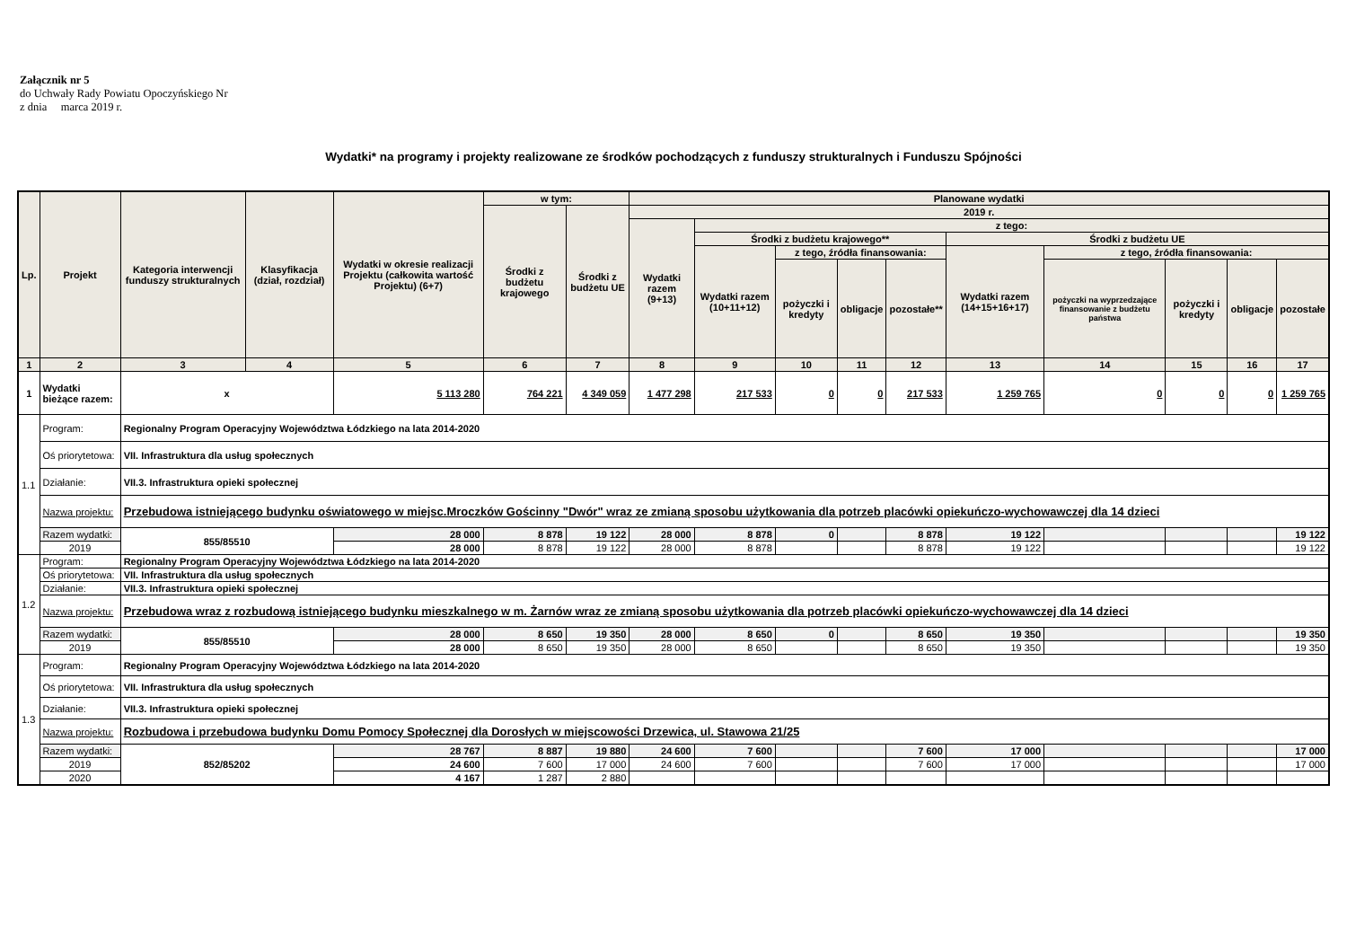Załącznik nr 5
do Uchwały Rady Powiatu Opoczyńskiego Nr
z dnia marca 2019 r.
Wydatki* na programy i projekty realizowane ze środków pochodzących z funduszy strukturalnych i Funduszu Spójności
| Lp. | Projekt | Kategoria interwencji funduszy strukturalnych | Klasyfikacja (dział, rozdział) | Wydatki w okresie realizacji Projektu (całkowita wartość Projektu) (6+7) | w tym: | | Planowane wydatki | | | | | | | | | |
| --- | --- | --- | --- | --- | --- | --- | --- | --- | --- | --- | --- | --- | --- | --- | --- | --- |
| | | | | | Środki z budżetu krajowego | Środki z budżetu UE | 2019 r. | | | | | | | | | |
| | | | | | | | Wydatki razem (9+13) | z tego: | | | | | | | | |
| | | | | | | | | Środki z budżetu krajowego** | | | | Środki z budżetu UE | | | | |
| | | | | | | | | Wydatki razem (10+11+12) | z tego, źródła finansowania: | | | Wydatki razem (14+15+16+17) | z tego, źródła finansowania: | | | |
| | | | | | | | | | pożyczki i kredyty | obligacje | pozostałe** | | pożyczki na wyprzedzające finansowanie z budżetu państwa | pożyczki i kredyty | obligacje | pozostałe |
| 1 | 2 | 3 | 4 | 5 | 6 | 7 | 8 | 9 | 10 | 11 | 12 | 13 | 14 | 15 | 16 | 17 |
| 1 | Wydatki bieżące razem: | x | | 5 113 280 | 764 221 | 4 349 059 | 1 477 298 | 217 533 | 0 | 0 | 217 533 | 1 259 765 | 0 | 0 | 0 | 1 259 765 |
| 1.1 | Program: | Regionalny Program Operacyjny Województwa Łódzkiego na lata 2014-2020 | | | | | | | | | | | | | | |
| | Oś priorytetowa: | VII. Infrastruktura dla usług społecznych | | | | | | | | | | | | | | |
| | Działanie: | VII.3. Infrastruktura opieki społecznej | | | | | | | | | | | | | | |
| | Nazwa projektu: | Przebudowa istniejącego budynku oświatowego w miejsc.Mroczków Gościnny "Dwór" wraz ze zmianą sposobu użytkowania dla potrzeb placówki opiekuńczo-wychowawczej dla 14 dzieci | | | | | | | | | | | | | | |
| | Razem wydatki: | 855/85510 | | 28 000 | 8 878 | 19 122 | 28 000 | 8 878 | 0 | | 8 878 | 19 122 | | | | 19 122 |
| | 2019 | | | 28 000 | 8 878 | 19 122 | 28 000 | 8 878 | | | 8 878 | 19 122 | | | | 19 122 |
| 1.2 | Program: | Regionalny Program Operacyjny Województwa Łódzkiego na lata 2014-2020 | | | | | | | | | | | | | | |
| | Oś priorytetowa: | VII. Infrastruktura dla usług społecznych | | | | | | | | | | | | | | |
| | Działanie: | VII.3. Infrastruktura opieki społecznej | | | | | | | | | | | | | | |
| | Nazwa projektu: | Przebudowa wraz z rozbudową istniejącego budynku mieszkalnego w m. Żarnów wraz ze zmianą sposobu użytkowania dla potrzeb placówki opiekuńczo-wychowawczej dla 14 dzieci | | | | | | | | | | | | | | |
| | Razem wydatki: | 855/85510 | | 28 000 | 8 650 | 19 350 | 28 000 | 8 650 | 0 | | 8 650 | 19 350 | | | | 19 350 |
| | 2019 | | | 28 000 | 8 650 | 19 350 | 28 000 | 8 650 | | | 8 650 | 19 350 | | | | 19 350 |
| 1.3 | Program: | Regionalny Program Operacyjny Województwa Łódzkiego na lata 2014-2020 | | | | | | | | | | | | | | |
| | Oś priorytetowa: | VII. Infrastruktura dla usług społecznych | | | | | | | | | | | | | | |
| | Działanie: | VII.3. Infrastruktura opieki społecznej | | | | | | | | | | | | | | |
| | Nazwa projektu: | Rozbudowa i przebudowa budynku Domu Pomocy Społecznej dla Dorosłych w miejscowości Drzewica, ul. Stawowa 21/25 | | | | | | | | | | | | | | |
| | Razem wydatki: | 852/85202 | | 28 767 | 8 887 | 19 880 | 24 600 | 7 600 | | | 7 600 | 17 000 | | | | 17 000 |
| | 2019 | | | 24 600 | 7 600 | 17 000 | 24 600 | 7 600 | | | 7 600 | 17 000 | | | | 17 000 |
| | 2020 | | | 4 167 | 1 287 | 2 880 | | | | | | | | | | |